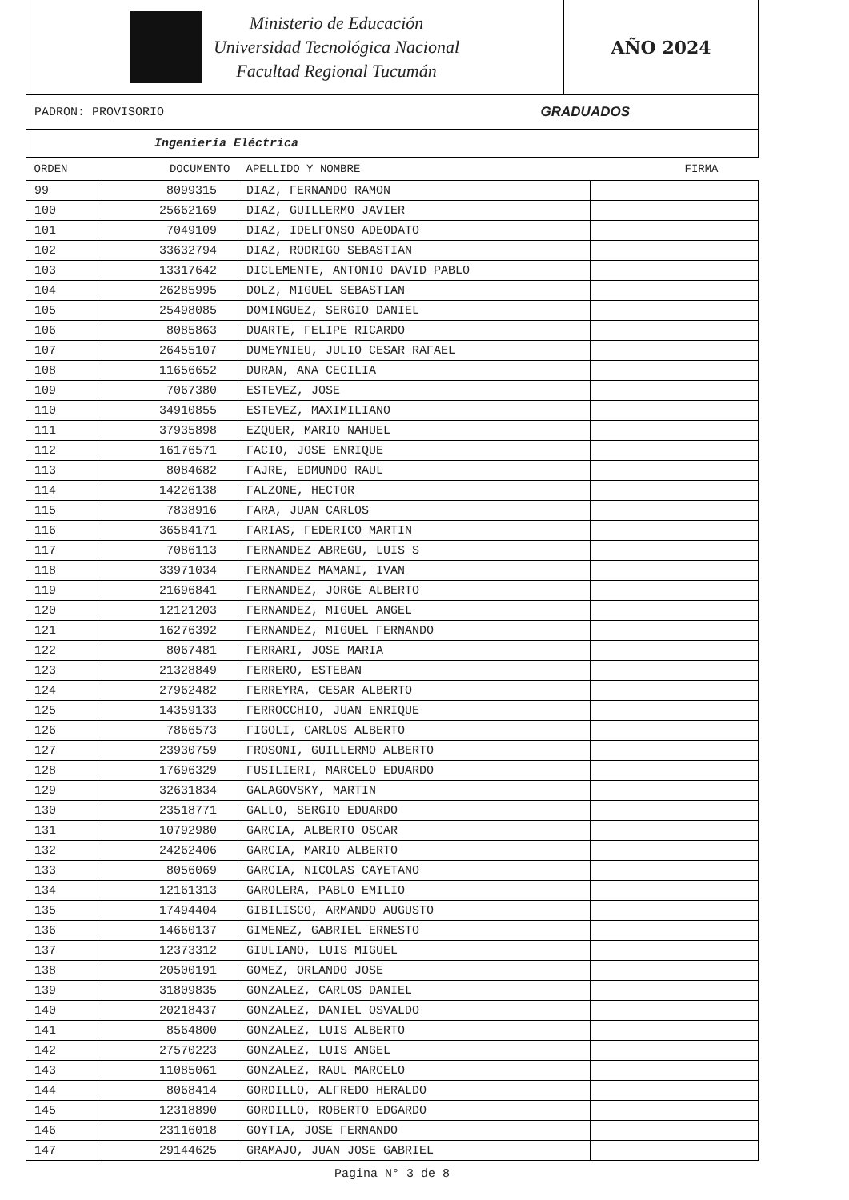Ministerio de Educación
Universidad Tecnológica Nacional
Facultad Regional Tucumán
AÑO 2024
PADRON: PROVISORIO GRADUADOS
Ingeniería Eléctrica
| ORDEN | DOCUMENTO | APELLIDO Y NOMBRE | FIRMA |
| --- | --- | --- | --- |
| 99 | 8099315 | DIAZ, FERNANDO RAMON | |
| 100 | 25662169 | DIAZ, GUILLERMO JAVIER | |
| 101 | 7049109 | DIAZ, IDELFONSO ADEODATO | |
| 102 | 33632794 | DIAZ, RODRIGO SEBASTIAN | |
| 103 | 13317642 | DICLEMENTE, ANTONIO DAVID PABLO | |
| 104 | 26285995 | DOLZ, MIGUEL SEBASTIAN | |
| 105 | 25498085 | DOMINGUEZ, SERGIO DANIEL | |
| 106 | 8085863 | DUARTE, FELIPE RICARDO | |
| 107 | 26455107 | DUMEYNIEU, JULIO CESAR RAFAEL | |
| 108 | 11656652 | DURAN, ANA CECILIA | |
| 109 | 7067380 | ESTEVEZ, JOSE | |
| 110 | 34910855 | ESTEVEZ, MAXIMILIANO | |
| 111 | 37935898 | EZQUER, MARIO NAHUEL | |
| 112 | 16176571 | FACIO, JOSE ENRIQUE | |
| 113 | 8084682 | FAJRE, EDMUNDO RAUL | |
| 114 | 14226138 | FALZONE, HECTOR | |
| 115 | 7838916 | FARA, JUAN CARLOS | |
| 116 | 36584171 | FARIAS, FEDERICO MARTIN | |
| 117 | 7086113 | FERNANDEZ ABREGU, LUIS S | |
| 118 | 33971034 | FERNANDEZ MAMANI, IVAN | |
| 119 | 21696841 | FERNANDEZ, JORGE ALBERTO | |
| 120 | 12121203 | FERNANDEZ, MIGUEL ANGEL | |
| 121 | 16276392 | FERNANDEZ, MIGUEL FERNANDO | |
| 122 | 8067481 | FERRARI, JOSE MARIA | |
| 123 | 21328849 | FERRERO, ESTEBAN | |
| 124 | 27962482 | FERREYRA, CESAR ALBERTO | |
| 125 | 14359133 | FERROCCHIO, JUAN ENRIQUE | |
| 126 | 7866573 | FIGOLI, CARLOS ALBERTO | |
| 127 | 23930759 | FROSONI, GUILLERMO ALBERTO | |
| 128 | 17696329 | FUSILIERI, MARCELO EDUARDO | |
| 129 | 32631834 | GALAGOVSKY, MARTIN | |
| 130 | 23518771 | GALLO, SERGIO EDUARDO | |
| 131 | 10792980 | GARCIA, ALBERTO OSCAR | |
| 132 | 24262406 | GARCIA, MARIO ALBERTO | |
| 133 | 8056069 | GARCIA, NICOLAS CAYETANO | |
| 134 | 12161313 | GAROLERA, PABLO EMILIO | |
| 135 | 17494404 | GIBILISCO, ARMANDO AUGUSTO | |
| 136 | 14660137 | GIMENEZ, GABRIEL ERNESTO | |
| 137 | 12373312 | GIULIANO, LUIS MIGUEL | |
| 138 | 20500191 | GOMEZ, ORLANDO JOSE | |
| 139 | 31809835 | GONZALEZ, CARLOS DANIEL | |
| 140 | 20218437 | GONZALEZ, DANIEL OSVALDO | |
| 141 | 8564800 | GONZALEZ, LUIS ALBERTO | |
| 142 | 27570223 | GONZALEZ, LUIS ANGEL | |
| 143 | 11085061 | GONZALEZ, RAUL MARCELO | |
| 144 | 8068414 | GORDILLO, ALFREDO HERALDO | |
| 145 | 12318890 | GORDILLO, ROBERTO EDGARDO | |
| 146 | 23116018 | GOYTIA, JOSE FERNANDO | |
| 147 | 29144625 | GRAMAJO, JUAN JOSE GABRIEL | |
Pagina N° 3 de 8